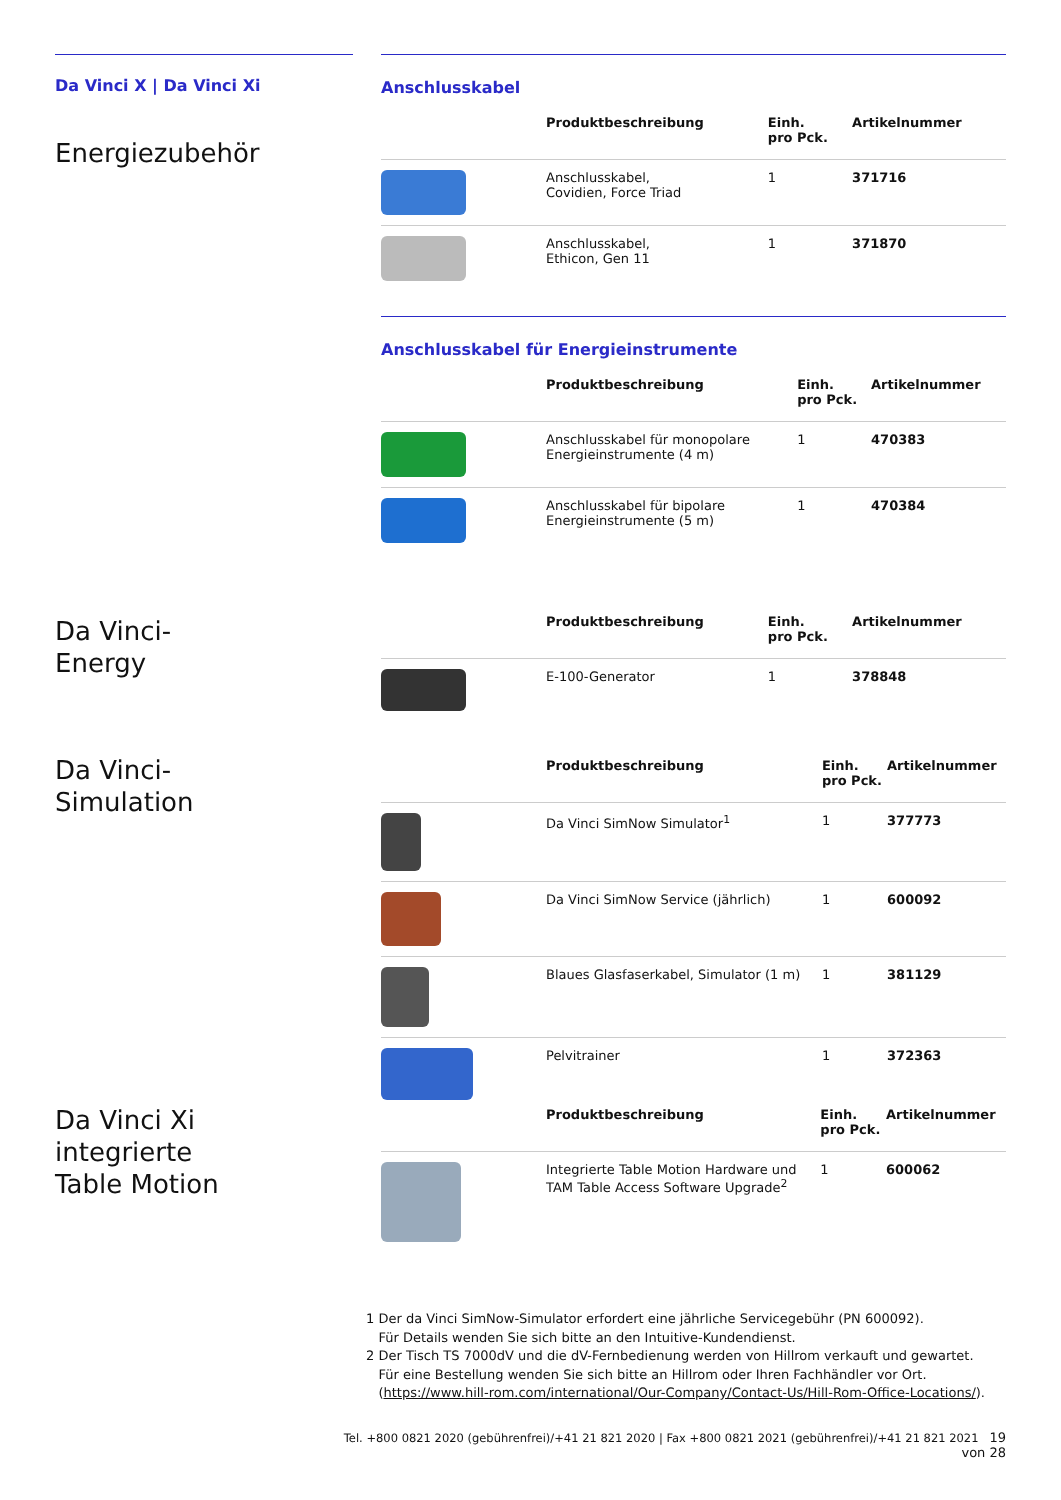Da Vinci X | Da Vinci Xi
Energiezubehör
Anschlusskabel
| | Produktbeschreibung | Einh. pro Pck. | Artikelnummer |
| --- | --- | --- | --- |
| | Anschlusskabel, Covidien, Force Triad | 1 | 371716 |
| | Anschlusskabel, Ethicon, Gen 11 | 1 | 371870 |
Anschlusskabel für Energieinstrumente
| | Produktbeschreibung | Einh. pro Pck. | Artikelnummer |
| --- | --- | --- | --- |
| | Anschlusskabel für monopolare Energieinstrumente (4 m) | 1 | 470383 |
| | Anschlusskabel für bipolare Energieinstrumente (5 m) | 1 | 470384 |
Da Vinci-
Energy
| | Produktbeschreibung | Einh. pro Pck. | Artikelnummer |
| --- | --- | --- | --- |
| | E-100-Generator | 1 | 378848 |
Da Vinci-
Simulation
| | Produktbeschreibung | Einh. pro Pck. | Artikelnummer |
| --- | --- | --- | --- |
| | Da Vinci SimNow Simulator<sup>1</sup> | 1 | 377773 |
| | Da Vinci SimNow Service (jährlich) | 1 | 600092 |
| | Blaues Glasfaserkabel, Simulator (1 m) | 1 | 381129 |
| | Pelvitrainer | 1 | 372363 |
Da Vinci Xi
integrierte
Table Motion
| | Produktbeschreibung | Einh. pro Pck. | Artikelnummer |
| --- | --- | --- | --- |
| | Integrierte Table Motion Hardware und TAM Table Access Software Upgrade<sup>2</sup> | 1 | 600062 |
1 Der da Vinci SimNow-Simulator erfordert eine jährliche Servicegebühr (PN 600092).
Für Details wenden Sie sich bitte an den Intuitive-Kundendienst.
2 Der Tisch TS 7000dV und die dV-Fernbedienung werden von Hillrom verkauft und gewartet.
Für eine Bestellung wenden Sie sich bitte an Hillrom oder Ihren Fachhändler vor Ort.
(https://www.hill-rom.com/international/Our-Company/Contact-Us/Hill-Rom-Office-Locations/).
Tel. +800 0821 2020 (gebührenfrei)/+41 21 821 2020 | Fax +800 0821 2021 (gebührenfrei)/+41 21 821 2021 19 von 28